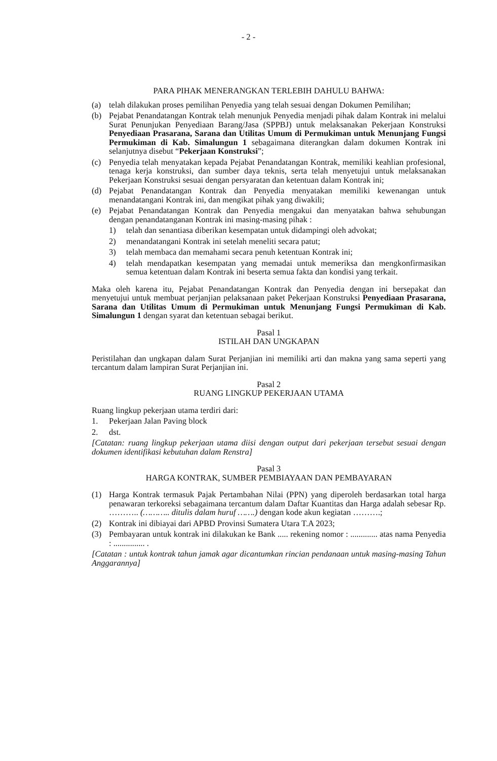- 2 -
PARA PIHAK MENERANGKAN TERLEBIH DAHULU BAHWA:
(a) telah dilakukan proses pemilihan Penyedia yang telah sesuai dengan Dokumen Pemilihan;
(b) Pejabat Penandatangan Kontrak telah menunjuk Penyedia menjadi pihak dalam Kontrak ini melalui Surat Penunjukan Penyediaan Barang/Jasa (SPPBJ) untuk melaksanakan Pekerjaan Konstruksi Penyediaan Prasarana, Sarana dan Utilitas Umum di Permukiman untuk Menunjang Fungsi Permukiman di Kab. Simalungun 1 sebagaimana diterangkan dalam dokumen Kontrak ini selanjutnya disebut “Pekerjaan Konstruksi”;
(c) Penyedia telah menyatakan kepada Pejabat Penandatangan Kontrak, memiliki keahlian profesional, tenaga kerja konstruksi, dan sumber daya teknis, serta telah menyetujui untuk melaksanakan Pekerjaan Konstruksi sesuai dengan persyaratan dan ketentuan dalam Kontrak ini;
(d) Pejabat Penandatangan Kontrak dan Penyedia menyatakan memiliki kewenangan untuk menandatangani Kontrak ini, dan mengikat pihak yang diwakili;
(e) Pejabat Penandatangan Kontrak dan Penyedia mengakui dan menyatakan bahwa sehubungan dengan penandatanganan Kontrak ini masing-masing pihak :
1) telah dan senantiasa diberikan kesempatan untuk didampingi oleh advokat;
2) menandatangani Kontrak ini setelah meneliti secara patut;
3) telah membaca dan memahami secara penuh ketentuan Kontrak ini;
4) telah mendapatkan kesempatan yang memadai untuk memeriksa dan mengkonfirmasikan semua ketentuan dalam Kontrak ini beserta semua fakta dan kondisi yang terkait.
Maka oleh karena itu, Pejabat Penandatangan Kontrak dan Penyedia dengan ini bersepakat dan menyetujui untuk membuat perjanjian pelaksanaan paket Pekerjaan Konstruksi Penyediaan Prasarana, Sarana dan Utilitas Umum di Permukiman untuk Menunjang Fungsi Permukiman di Kab. Simalungun 1 dengan syarat dan ketentuan sebagai berikut.
Pasal 1
ISTILAH DAN UNGKAPAN
Peristilahan dan ungkapan dalam Surat Perjanjian ini memiliki arti dan makna yang sama seperti yang tercantum dalam lampiran Surat Perjanjian ini.
Pasal 2
RUANG LINGKUP PEKERJAAN UTAMA
Ruang lingkup pekerjaan utama terdiri dari:
1. Pekerjaan Jalan Paving block
2. dst.
[Catatan: ruang lingkup pekerjaan utama diisi dengan output dari pekerjaan tersebut sesuai dengan dokumen identifikasi kebutuhan dalam Renstra]
Pasal 3
HARGA KONTRAK, SUMBER PEMBIAYAAN DAN PEMBAYARAN
(1) Harga Kontrak termasuk Pajak Pertambahan Nilai (PPN) yang diperoleh berdasarkan total harga penawaran terkoreksi sebagaimana tercantum dalam Daftar Kuantitas dan Harga adalah sebesar Rp. ……….. (……….. ditulis dalam huruf …….) dengan kode akun kegiatan ……….;
(2) Kontrak ini dibiayai dari APBD Provinsi Sumatera Utara T.A 2023;
(3) Pembayaran untuk kontrak ini dilakukan ke Bank ..... rekening nomor : ............. atas nama Penyedia : ............... .
[Catatan : untuk kontrak tahun jamak agar dicantumkan rincian pendanaan untuk masing-masing Tahun Anggarannya]